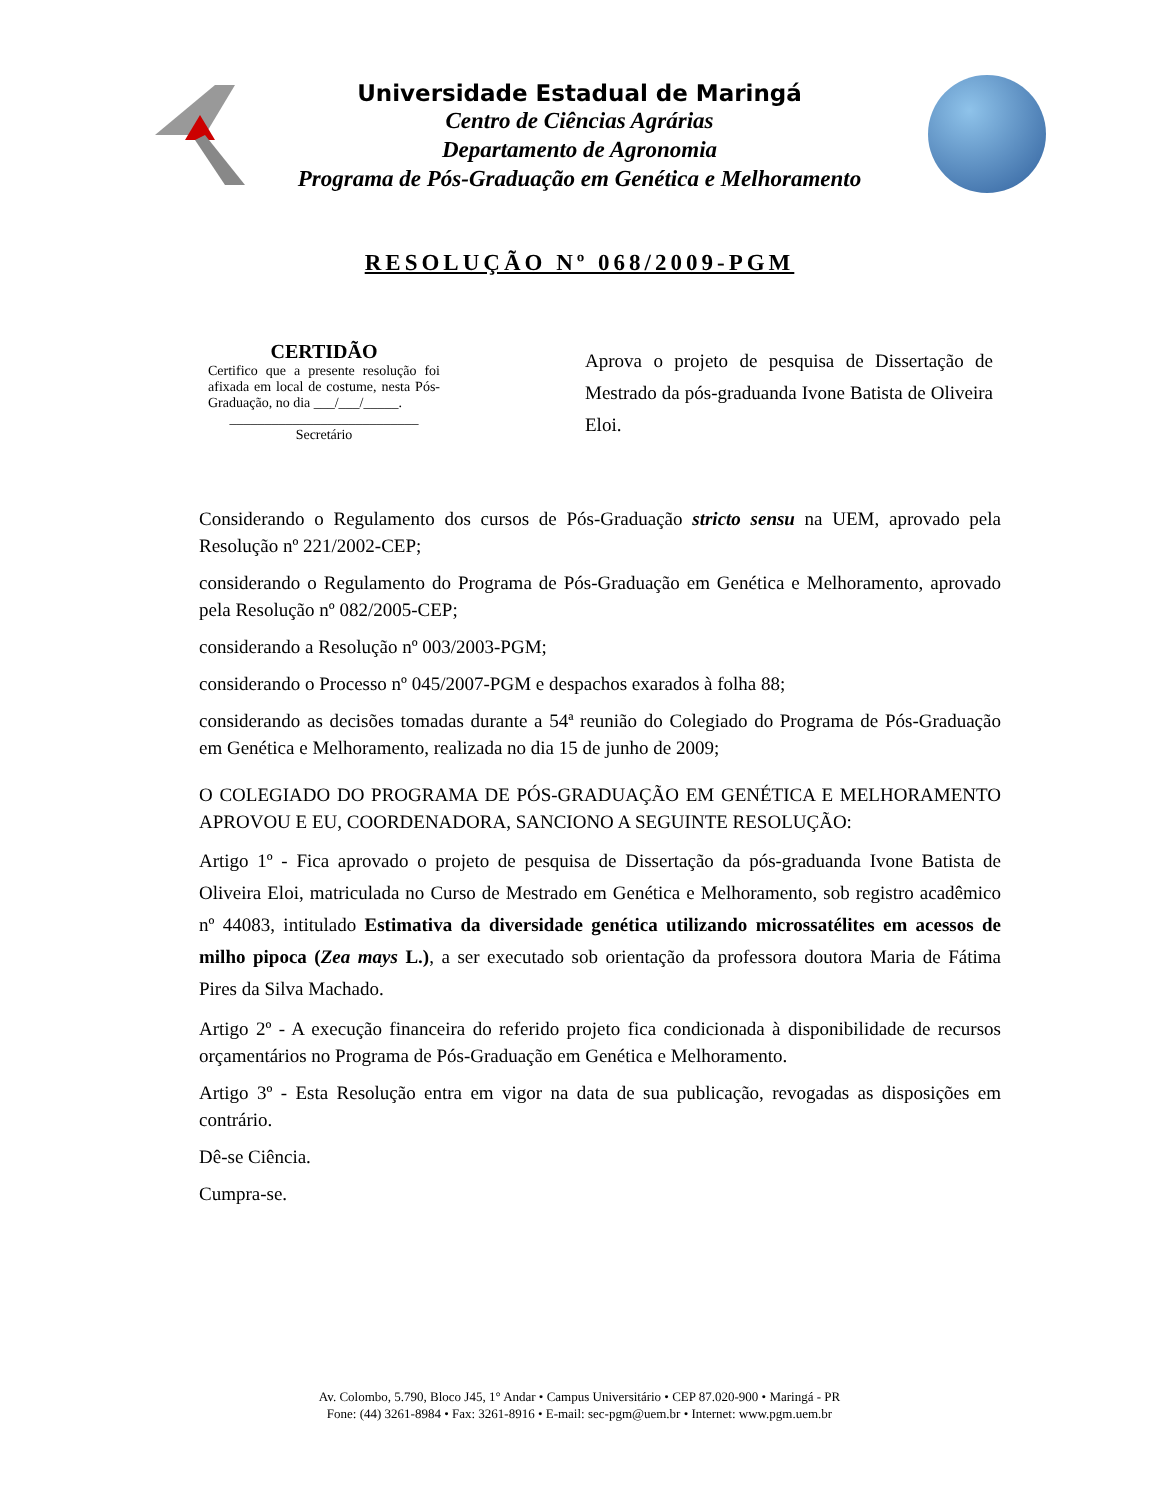Universidade Estadual de Maringá
Centro de Ciências Agrárias
Departamento de Agronomia
Programa de Pós-Graduação em Genética e Melhoramento
RESOLUÇÃO Nº 068/2009-PGM
CERTIDÃO
Certifico que a presente resolução foi afixada em local de costume, nesta Pós-Graduação, no dia ___/___/_____.
___________________________
Secretário
Aprova o projeto de pesquisa de Dissertação de Mestrado da pós-graduanda Ivone Batista de Oliveira Eloi.
Considerando o Regulamento dos cursos de Pós-Graduação stricto sensu na UEM, aprovado pela Resolução nº 221/2002-CEP;
considerando o Regulamento do Programa de Pós-Graduação em Genética e Melhoramento, aprovado pela Resolução nº 082/2005-CEP;
considerando a Resolução nº 003/2003-PGM;
considerando o Processo nº 045/2007-PGM e despachos exarados à folha 88;
considerando as decisões tomadas durante a 54ª reunião do Colegiado do Programa de Pós-Graduação em Genética e Melhoramento, realizada no dia 15 de junho de 2009;
O COLEGIADO DO PROGRAMA DE PÓS-GRADUAÇÃO EM GENÉTICA E MELHORAMENTO APROVOU E EU, COORDENADORA, SANCIONO A SEGUINTE RESOLUÇÃO:
Artigo 1º - Fica aprovado o projeto de pesquisa de Dissertação da pós-graduanda Ivone Batista de Oliveira Eloi, matriculada no Curso de Mestrado em Genética e Melhoramento, sob registro acadêmico nº 44083, intitulado Estimativa da diversidade genética utilizando microssatélites em acessos de milho pipoca (Zea mays L.), a ser executado sob orientação da professora doutora Maria de Fátima Pires da Silva Machado.
Artigo 2º - A execução financeira do referido projeto fica condicionada à disponibilidade de recursos orçamentários no Programa de Pós-Graduação em Genética e Melhoramento.
Artigo 3º - Esta Resolução entra em vigor na data de sua publicação, revogadas as disposições em contrário.
Dê-se Ciência.
Cumpra-se.
Av. Colombo, 5.790, Bloco J45, 1° Andar • Campus Universitário • CEP 87.020-900 • Maringá - PR
Fone: (44) 3261-8984 • Fax: 3261-8916 • E-mail: sec-pgm@uem.br • Internet: www.pgm.uem.br